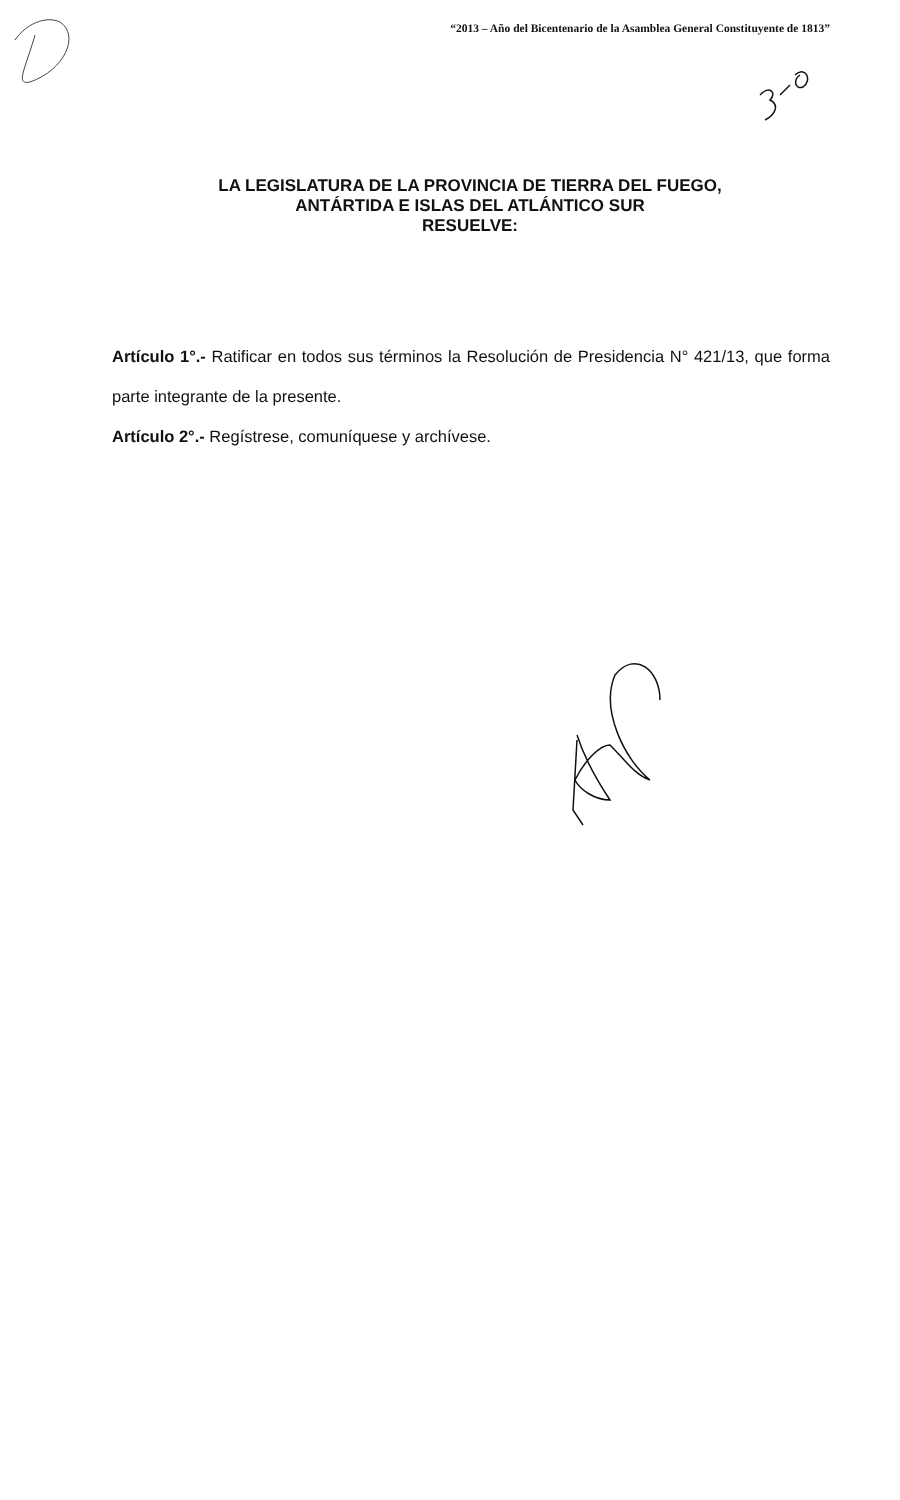“2013 – Año del Bicentenario de la Asamblea General Constituyente de 1813”
LA LEGISLATURA DE LA PROVINCIA DE TIERRA DEL FUEGO,
ANTÁRTIDA E ISLAS DEL ATLÁNTICO SUR
RESUELVE:
Artículo 1°.- Ratificar en todos sus términos la Resolución de Presidencia N° 421/13, que forma parte integrante de la presente.
Artículo 2°.- Regístrese, comuníquese y archívese.